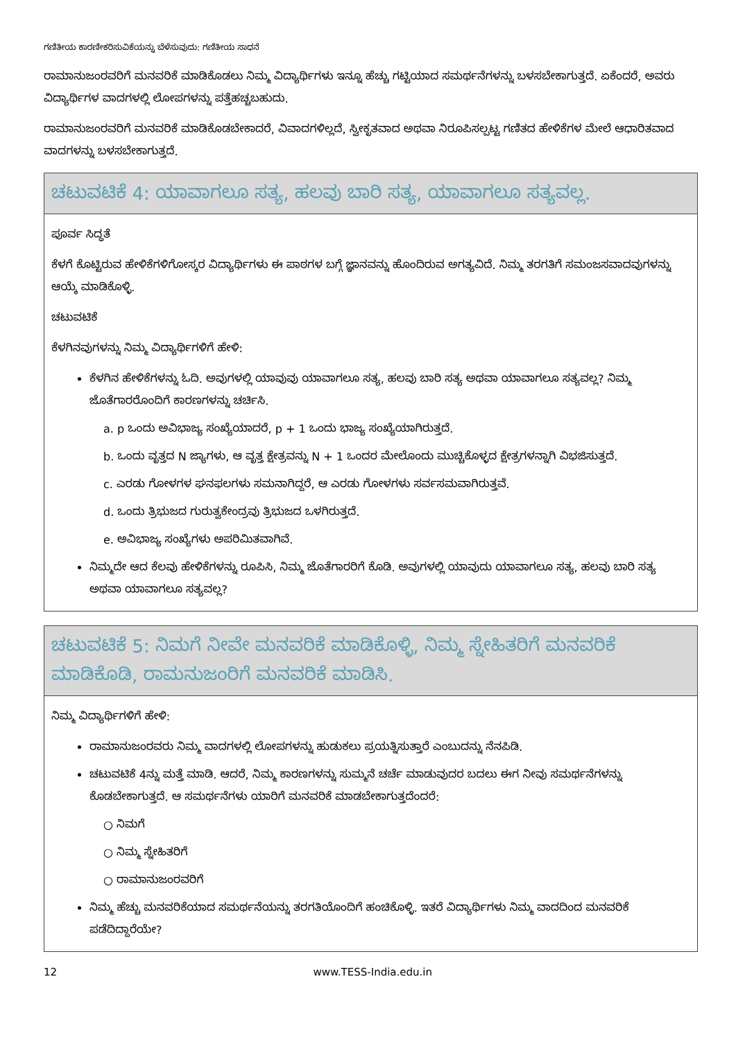ಗಣಿತೀಯ ಕಾರಣೀಕರಿಸುವಿಕೆಯನ್ನು ಬೆಳೆಸುವುದು: ಗಣಿತೀಯ ಸಾಧನೆ
ರಾಮಾನುಜಂರವರಿಗೆ ಮನವರಿಕೆ ಮಾಡಿಕೊಡಲು ನಿಮ್ಮ ವಿದ್ಯಾರ್ಥಿಗಳು ಇನ್ನೂ ಹೆಚ್ಚು ಗಟ್ಟಿಯಾದ ಸಮರ್ಥನೆಗಳನ್ನು ಬಳಸಬೇಕಾಗುತ್ತದೆ. ಏಕೆಂದರೆ, ಅವರು ವಿದ್ಯಾರ್ಥಿಗಳ ವಾದಗಳಲ್ಲಿ ಲೋಪಗಳನ್ನು ಪತ್ತೆಹಚ್ಚಬಹುದು.
ರಾಮಾನುಜಂರವರಿಗೆ ಮನವರಿಕೆ ಮಾಡಿಕೊಡಬೇಕಾದರೆ, ವಿವಾದಗಳಿಲ್ಲದೆ, ಸ್ವೀಕೃತವಾದ ಅಥವಾ ನಿರೂಪಿಸಲ್ಪಟ್ಟ ಗಣಿತದ ಹೇಳಿಕೆಗಳ ಮೇಲೆ ಆಧಾರಿತವಾದ ವಾದಗಳನ್ನು ಬಳಸಬೇಕಾಗುತ್ತದೆ.
ಚಟುವಟಿಕೆ 4: ಯಾವಾಗಲೂ ಸತ್ಯ, ಹಲವು ಬಾರಿ ಸತ್ಯ, ಯಾವಾಗಲೂ ಸತ್ಯವಲ್ಲ.
ಪೂರ್ವ ಸಿದ್ಧತೆ
ಕೆಳಗೆ ಕೊಟ್ಟಿರುವ ಹೇಳಿಕೆಗಳಿಗೋಸ್ಕರ ವಿದ್ಯಾರ್ಥಿಗಳು ಈ ಪಾಠಗಳ ಬಗ್ಗೆ ಜ್ಞಾನವನ್ನು ಹೊಂದಿರುವ ಅಗತ್ಯವಿದೆ. ನಿಮ್ಮ ತರಗತಿಗೆ ಸಮಂಜಸವಾದವುಗಳನ್ನು ಆಯ್ಕೆ ಮಾಡಿಕೊಳ್ಳಿ.
ಚಟುವಟಿಕೆ
ಕೆಳಗಿನವುಗಳನ್ನು ನಿಮ್ಮ ವಿದ್ಯಾರ್ಥಿಗಳಿಗೆ ಹೇಳಿ:
ಕೆಳಗಿನ ಹೇಳಿಕೆಗಳನ್ನು ಓದಿ. ಅವುಗಳಲ್ಲಿ ಯಾವುವು ಯಾವಾಗಲೂ ಸತ್ಯ, ಹಲವು ಬಾರಿ ಸತ್ಯ ಅಥವಾ ಯಾವಾಗಲೂ ಸತ್ಯವಲ್ಲ? ನಿಮ್ಮ ಜೊತೆಗಾರರೊಂದಿಗೆ ಕಾರಣಗಳನ್ನು ಚರ್ಚಿಸಿ.
a. p ಒಂದು ಅವಿಭಾಜ್ಯ ಸಂಖ್ಯೆಯಾದರೆ, p + 1 ಒಂದು ಭಾಜ್ಯ ಸಂಖ್ಯೆಯಾಗಿರುತ್ತದೆ.
b. ಒಂದು ವೃತ್ತದ N ಜ್ಯಾಗಳು, ಆ ವೃತ್ತ ಕ್ಷೇತ್ರವನ್ನು N + 1 ಒಂದರ ಮೇಲೊಂದು ಮುಚ್ಚಿಕೊಳ್ಳದ ಕ್ಷೇತ್ರಗಳನ್ನಾಗಿ ವಿಭಜಿಸುತ್ತದೆ.
c. ಎರಡು ಗೋಳಗಳ ಘನಫಲಗಳು ಸಮನಾಗಿದ್ದರೆ, ಆ ಎರಡು ಗೋಳಗಳು ಸರ್ವಸಮವಾಗಿರುತ್ತವೆ.
d. ಒಂದು ತ್ರಿಭುಜದ ಗುರುತ್ವಕೇಂದ್ರವು ತ್ರಿಭುಜದ ಒಳಗಿರುತ್ತದೆ.
e. ಅವಿಭಾಜ್ಯ ಸಂಖ್ಯೆಗಳು ಅಪರಿಮಿತವಾಗಿವೆ.
ನಿಮ್ಮದೇ ಆದ ಕೆಲವು ಹೇಳಿಕೆಗಳನ್ನು ರೂಪಿಸಿ, ನಿಮ್ಮ ಜೊತೆಗಾರರಿಗೆ ಕೊಡಿ. ಅವುಗಳಲ್ಲಿ ಯಾವುದು ಯಾವಾಗಲೂ ಸತ್ಯ, ಹಲವು ಬಾರಿ ಸತ್ಯ ಅಥವಾ ಯಾವಾಗಲೂ ಸತ್ಯವಲ್ಲ?
ಚಟುವಟಿಕೆ 5: ನಿಮಗೆ ನೀವೇ ಮನವರಿಕೆ ಮಾಡಿಕೊಳ್ಳಿ, ನಿಮ್ಮ ಸ್ನೇಹಿತರಿಗೆ ಮನವರಿಕೆ ಮಾಡಿಕೊಡಿ, ರಾಮನುಜಂರಿಗೆ ಮನವರಿಕೆ ಮಾಡಿಸಿ.
ನಿಮ್ಮ ವಿದ್ಯಾರ್ಥಿಗಳಿಗೆ ಹೇಳಿ:
ರಾಮಾನುಜಂರವರು ನಿಮ್ಮ ವಾದಗಳಲ್ಲಿ ಲೋಪಗಳನ್ನು ಹುಡುಕಲು ಪ್ರಯತ್ನಿಸುತ್ತಾರೆ ಎಂಬುದನ್ನು ನೆನಪಿಡಿ.
ಚಟುವಟಿಕೆ 4ನ್ನು ಮತ್ತೆ ಮಾಡಿ. ಆದರೆ, ನಿಮ್ಮ ಕಾರಣಗಳನ್ನು ಸುಮ್ಮನೆ ಚರ್ಚೆ ಮಾಡುವುದರ ಬದಲು ಈಗ ನೀವು ಸಮರ್ಥನೆಗಳನ್ನು ಕೊಡಬೇಕಾಗುತ್ತದೆ. ಆ ಸಮರ್ಥನೆಗಳು ಯಾರಿಗೆ ಮನವರಿಕೆ ಮಾಡಬೇಕಾಗುತ್ತದೆಂದರೆ:
○ ನಿಮಗೆ
○ ನಿಮ್ಮ ಸ್ನೇಹಿತರಿಗೆ
○ ರಾಮಾನುಜಂರವರಿಗೆ
ನಿಮ್ಮ ಹೆಚ್ಚು ಮನವರಿಕೆಯಾದ ಸಮರ್ಥನೆಯನ್ನು ತರಗತಿಯೊಂದಿಗೆ ಹಂಚಿಕೊಳ್ಳಿ. ಇತರೆ ವಿದ್ಯಾರ್ಥಿಗಳು ನಿಮ್ಮ ವಾದದಿಂದ ಮನವರಿಕೆ ಪಡೆದಿದ್ದಾರೆಯೇ?
12 www.TESS-India.edu.in